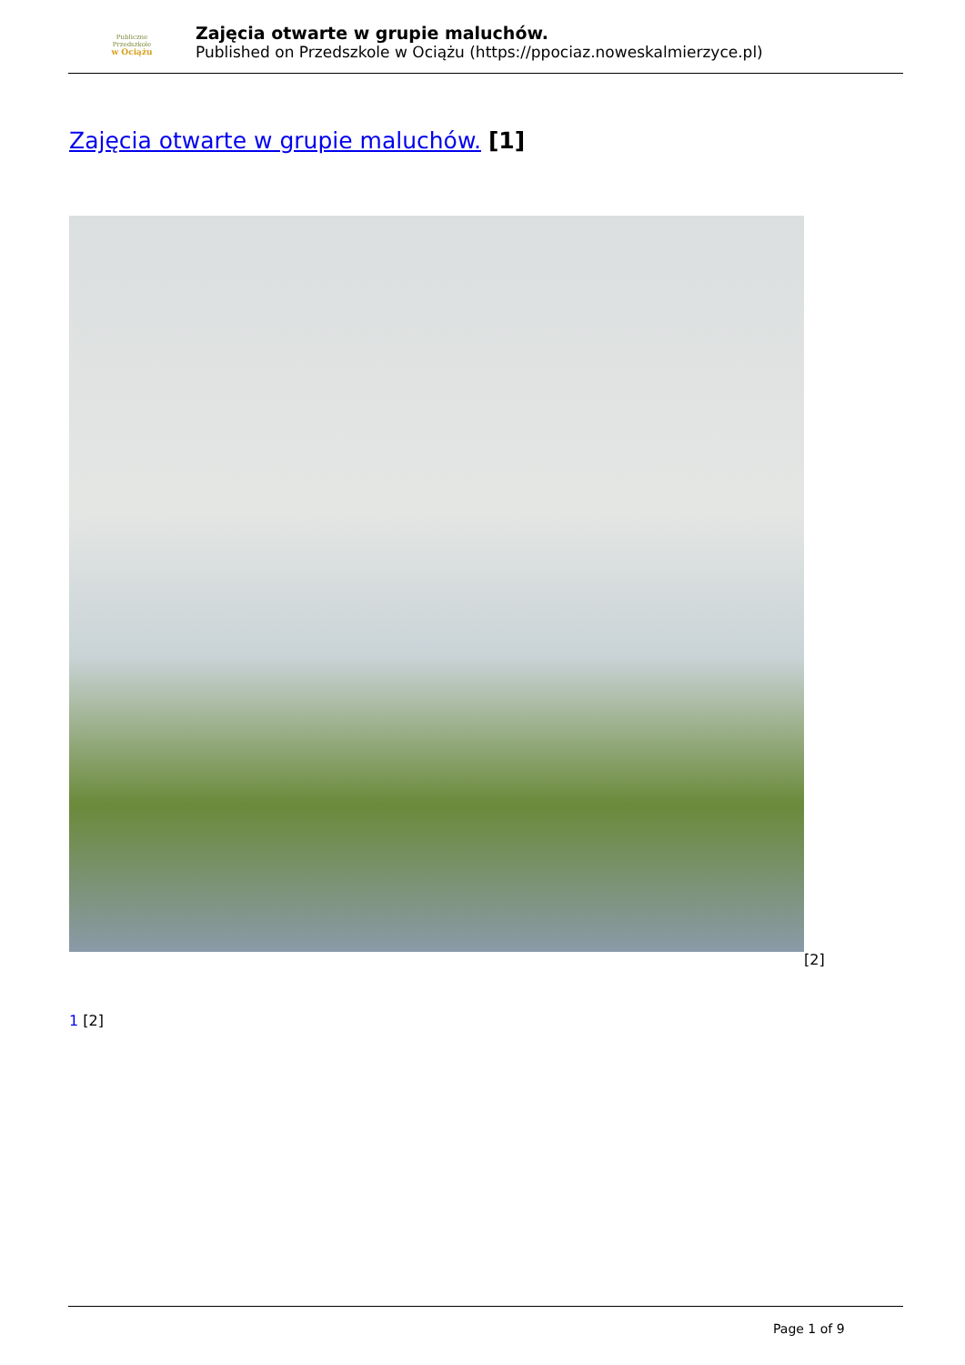Publiczne
Przedszkole
w Ociążu
Zajęcia otwarte w grupie maluchów.
Published on Przedszkole w Ociążu (https://ppociaz.noweskalmierzyce.pl)
Zajęcia otwarte w grupie maluchów. [1]
[2]
1 [2]
Page 1 of 9